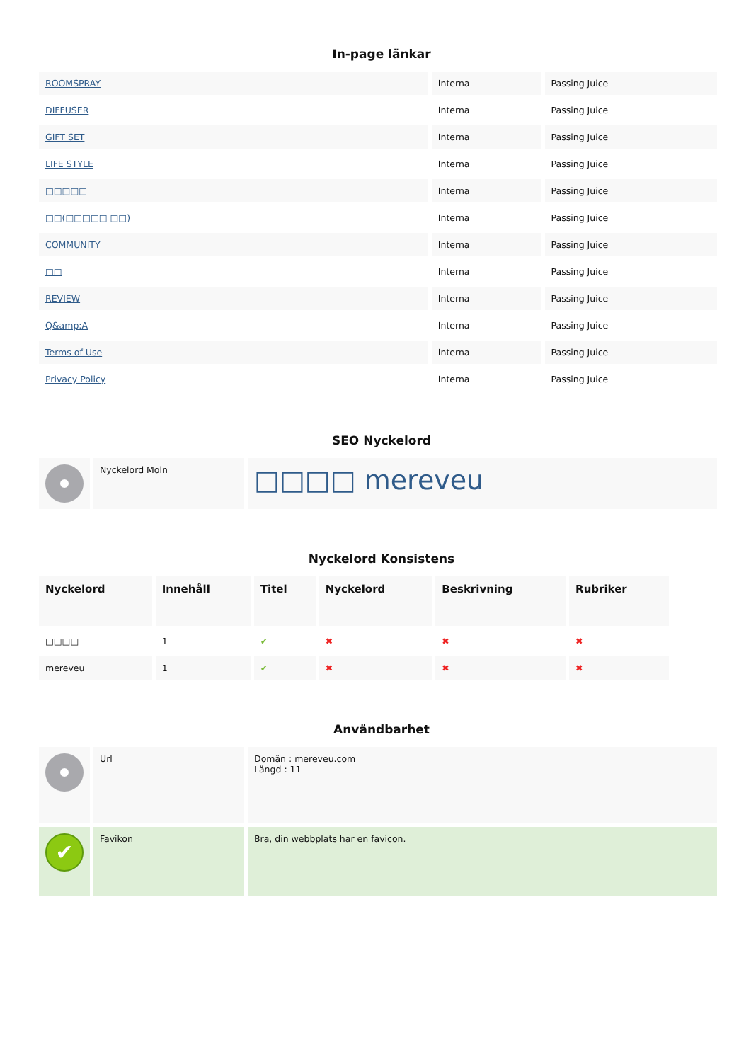In-page länkar
| ROOMSPRAY | Interna | Passing Juice |
| DIFFUSER | Interna | Passing Juice |
| GIFT SET | Interna | Passing Juice |
| LIFE STYLE | Interna | Passing Juice |
| □□□□□ | Interna | Passing Juice |
| □□(□□□□□ □□) | Interna | Passing Juice |
| COMMUNITY | Interna | Passing Juice |
| □□ | Interna | Passing Juice |
| REVIEW | Interna | Passing Juice |
| Q&amp;A | Interna | Passing Juice |
| Terms of Use | Interna | Passing Juice |
| Privacy Policy | Interna | Passing Juice |
SEO Nyckelord
| | Nyckelord Moln | □□□□ mereveu |
Nyckelord Konsistens
| Nyckelord | Innehåll | Titel | Nyckelord | Beskrivning | Rubriker |
| --- | --- | --- | --- | --- | --- |
| □□□□ | 1 | ✔ | ✖ | ✖ | ✖ |
| mereveu | 1 | ✔ | ✖ | ✖ | ✖ |
Användbarhet
| | Url | Domän : mereveu.com Längd : 11 |
| ✔ | Favikon | Bra, din webbplats har en favicon. |